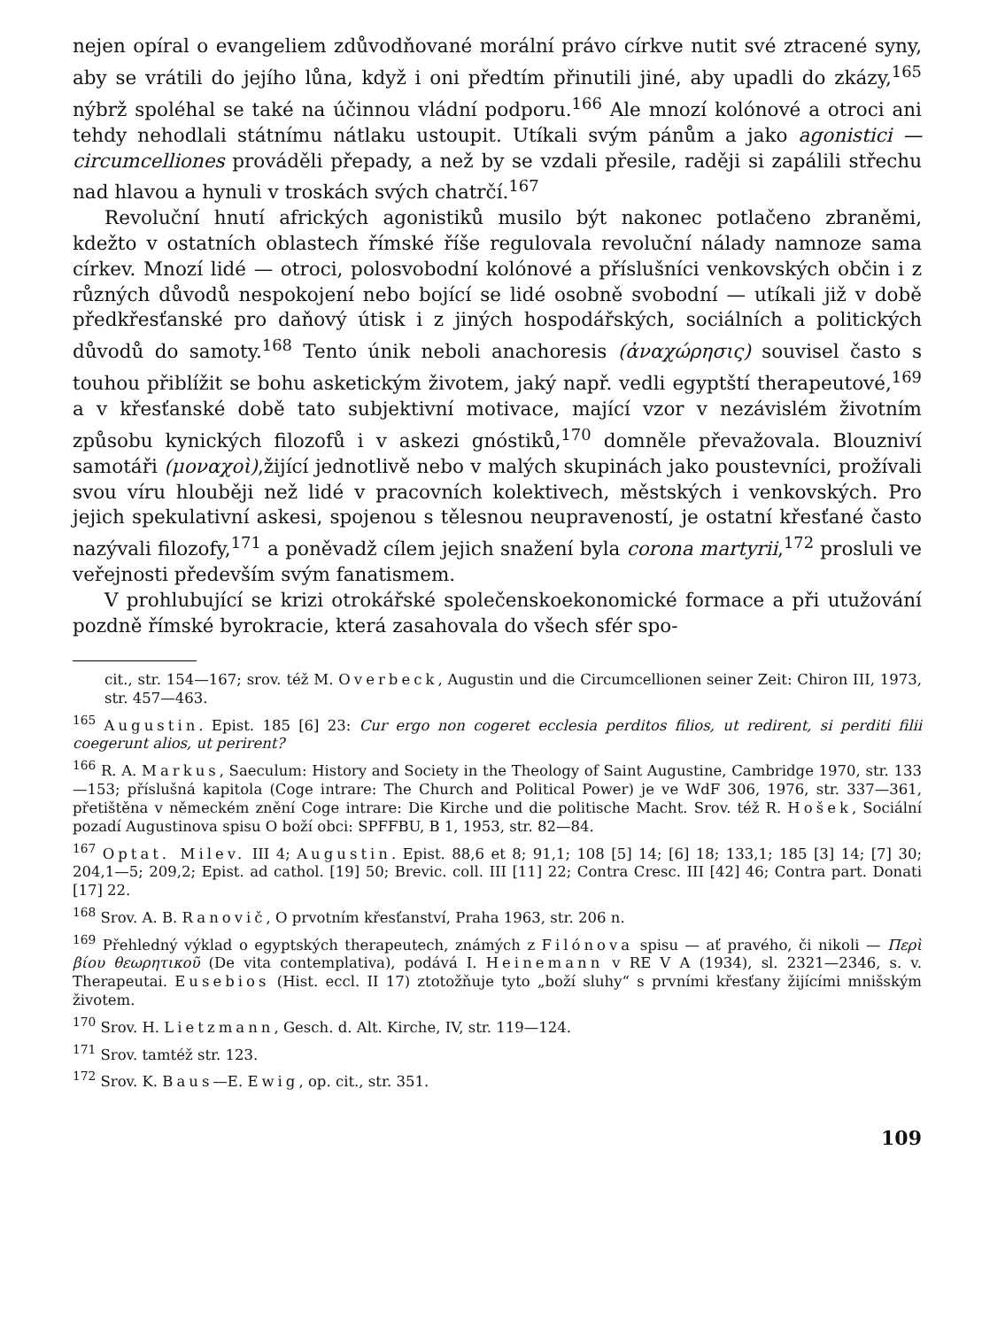nejen opíral o evangeliem zdůvodňované morální právo církve nutit své ztracené syny, aby se vrátili do jejího lůna, když i oni předtím přinutili jiné, aby upadli do zkázy,<sup>165</sup> nýbrž spoléhal se také na účinnou vládní podporu.<sup>166</sup> Ale mnozí kolónové a otroci ani tehdy nehodlali státnímu nátlaku ustoupit. Utíkali svým pánům a jako agonistici — circumcelliones prováděli přepady, a než by se vzdali přesile, raději si zapálili střechu nad hlavou a hynuli v troskách svých chatrčí.<sup>167</sup>
Revoluční hnutí afrických agonistiků musilo být nakonec potlačeno zbraněmi, kdežto v ostatních oblastech římské říše regulovala revoluční nálady namnoze sama církev. Mnozí lidé — otroci, polosvobodní kolónové a příslušníci venkovských občin i z různých důvodů nespokojení nebo bojící se lidé osobně svobodní — utíkali již v době předkřesťanské pro daňový útisk i z jiných hospodářských, sociálních a politických důvodů do samoty.<sup>168</sup> Tento únik neboli anachoresis (ἀναχώρησις) souvisel často s touhou přiblížit se bohu asketickým životem, jaký např. vedli egyptští therapeutové,<sup>169</sup> a v křesťanské době tato subjektivní motivace, mající vzor v nezávislém životním způsobu kynických filozofů i v askezi gnóstiků,<sup>170</sup> domněle převažovala. Blouzniví samotáři (μοναχοὶ),žijící jednotlivě nebo v malých skupinách jako poustevníci, prožívali svou víru hlouběji než lidé v pracovních kolektivech, městských i venkovských. Pro jejich spekulativní askesi, spojenou s tělesnou neupraveností, je ostatní křesťané často nazývali filozofy,<sup>171</sup> a poněvadž cílem jejich snažení byla corona martyrii,<sup>172</sup> prosluli ve veřejnosti především svým fanatismem.
V prohlubující se krizi otrokářské společenskoekonomické formace a při utužování pozdně římské byrokracie, která zasahovala do všech sfér spo-
cit., str. 154—167; srov. též M. Overbeck, Augustin und die Circumcellionen seiner Zeit: Chiron III, 1973, str. 457—463.
<sup>165</sup> Augustin. Epist. 185 [6] 23: Cur ergo non cogeret ecclesia perditos filios, ut redirent, si perditi filii coegerunt alios, ut perirent?
<sup>166</sup> R. A. Markus, Saeculum: History and Society in the Theology of Saint Augustine, Cambridge 1970, str. 133—153; příslušná kapitola (Coge intrare: The Church and Political Power) je ve WdF 306, 1976, str. 337—361, přetištěna v německém znění Coge intrare: Die Kirche und die politische Macht. Srov. též R. Hošek, Sociální pozadí Augustinova spisu O boží obci: SPFFBU, B 1, 1953, str. 82—84.
<sup>167</sup> Optat. Milev. III 4; Augustin. Epist. 88,6 et 8; 91,1; 108 [5] 14; [6] 18; 133,1; 185 [3] 14; [7] 30; 204,1—5; 209,2; Epist. ad cathol. [19] 50; Brevic. coll. III [11] 22; Contra Cresc. III [42] 46; Contra part. Donati [17] 22.
<sup>168</sup> Srov. A. B. Ranovič, O prvotním křesťanství, Praha 1963, str. 206 n.
<sup>169</sup> Přehledný výklad o egyptských therapeutech, známých z Filónova spisu — ať pravého, či nikoli — Περὶ βίου θεωρητικοῦ (De vita contemplativa), podává I. Heinemann v RE V A (1934), sl. 2321—2346, s. v. Therapeutai. Eusebios (Hist. eccl. II 17) ztotožňuje tyto „boží sluhy“ s prvními křesťany žijícími mnišským životem.
<sup>170</sup> Srov. H. Lietzmann, Gesch. d. Alt. Kirche, IV, str. 119—124.
<sup>171</sup> Srov. tamtéž str. 123.
<sup>172</sup> Srov. K. Baus—E. Ewig, op. cit., str. 351.
109